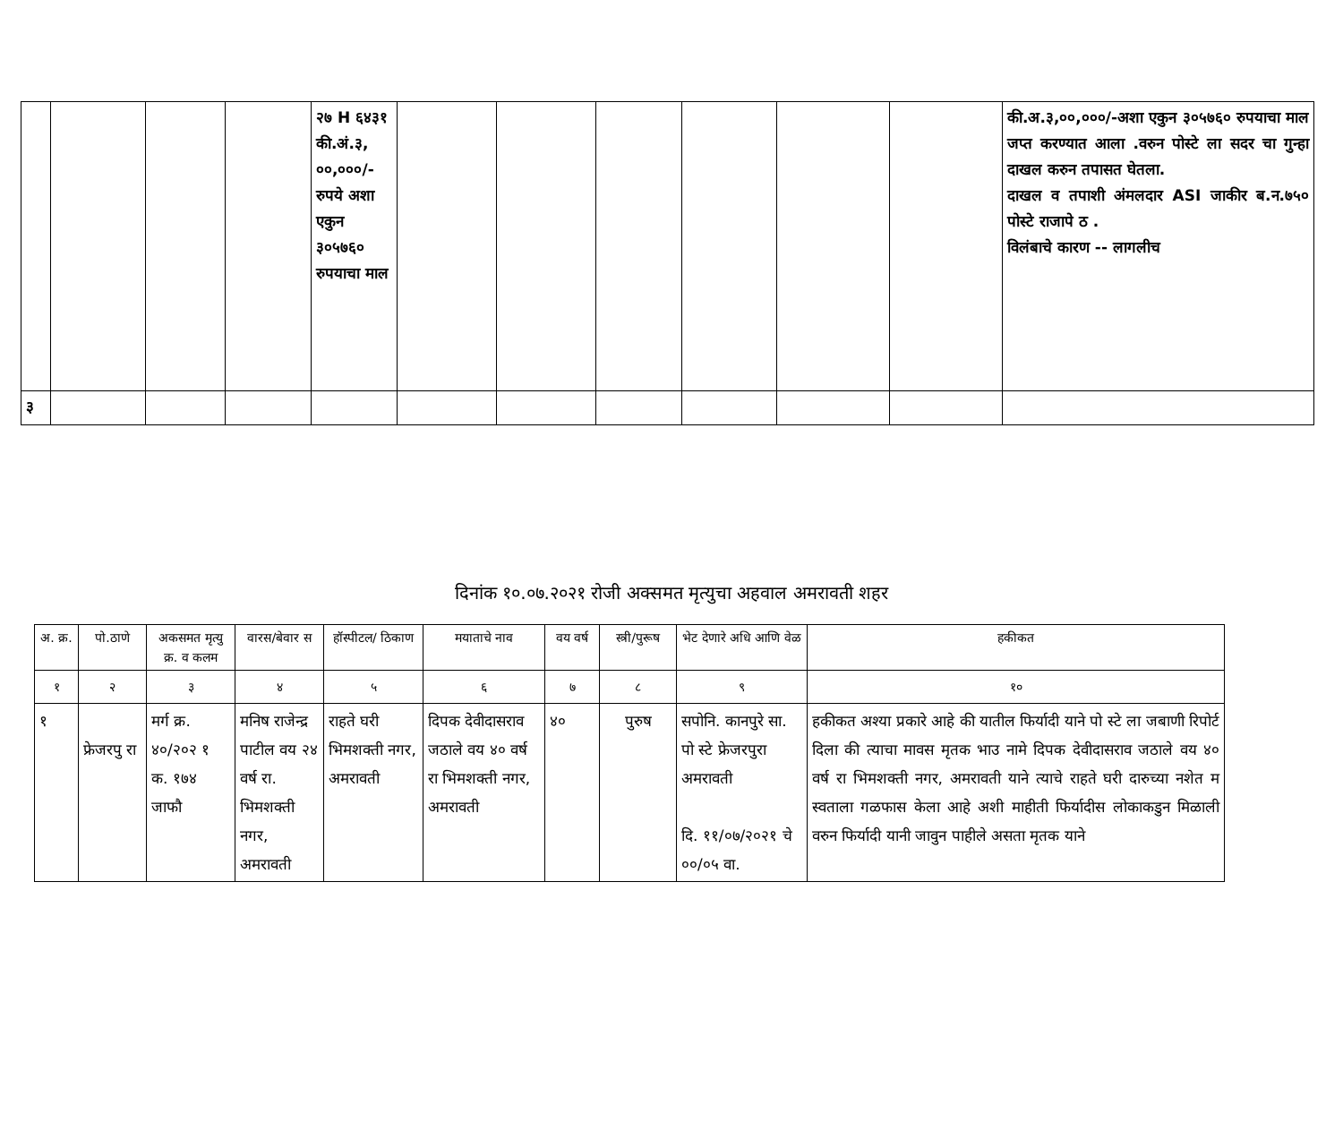| | | | | २७ H ६४३१ की.अं.३, ००,०००/- रुपये अशा एकुन ३०५७६० रुपयाचा माल | | | | | | | की.अ.३,००,०००/-अशा एकुन ३०५७६० रुपयाचा माल जप्त करण्यात आला .वरुन पोस्टे ला सदर चा गुन्हा दाखल करुन तपासत घेतला. दाखल व तपाशी अंमलदार ASI जाकीर ब.न.७५० पोस्टे राजापे ठ . विलंबाचे कारण -- लागलीच |
| ३ | | | | | | | | | | | |
दिनांक १०.०७.२०२१ रोजी अक्समत मृत्युचा अहवाल अमरावती शहर
| अ. क्र. | पो.ठाणे | अकसमत मृत्यु क्र. व कलम | वारस/बेवार स | हॉस्पीटल/ ठिकाण | मयाताचे नाव | वय वर्ष | स्त्री/पुरूष | भेट देणारे अधि आणि वेळ | हकीकत |
| --- | --- | --- | --- | --- | --- | --- | --- | --- | --- |
| १ | २ | ३ | ४ | ५ | ६ | ७ | ८ | ९ | १० |
| १ | फ्रेजरपु रा | मर्ग क्र. ४०/२०२ १ क. १७४ जाफौ | मनिष राजेन्द्र पाटील वय २४ वर्ष रा. भिमशक्ती नगर, अमरावती | राहते घरी भिमशक्ती नगर, अमरावती | दिपक देवीदासराव जठाले वय ४० वर्ष रा भिमशक्ती नगर, अमरावती | ४० | पुरुष | सपोनि. कानपुरे सा. पो स्टे फ्रेजरपुरा अमरावती दि. ११/०७/२०२१ चे ००/०५ वा. | हकीकत अश्या प्रकारे आहे की यातील फिर्यादी याने पो स्टे ला जबाणी रिपोर्ट दिला की त्याचा मावस मृतक भाउ नामे दिपक देवीदासराव जठाले वय ४० वर्ष रा भिमशक्ती नगर, अमरावती याने त्याचे राहते घरी दारुच्या नशेत म स्वताला गळफास केला आहे अशी माहीती फिर्यादीस लोकाकडुन मिळाली वरुन फिर्यादी यानी जावुन पाहीले असता मृतक याने |